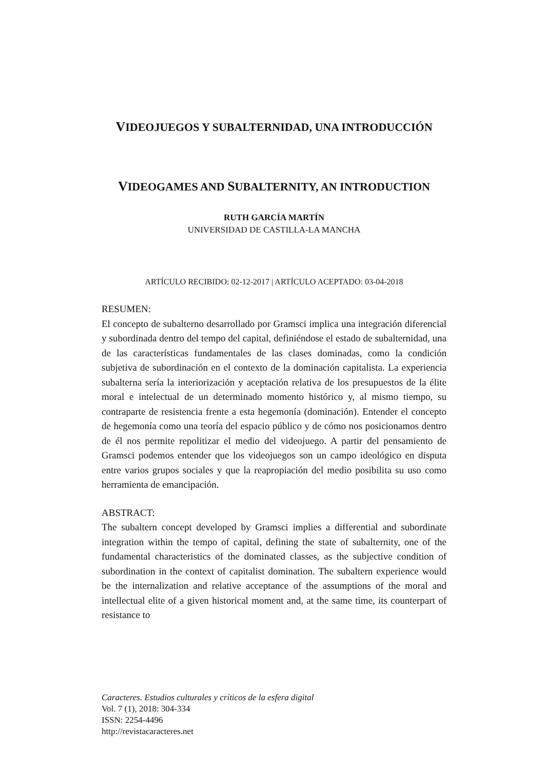VIDEOJUEGOS Y SUBALTERNIDAD, UNA INTRODUCCIÓN
VIDEOGAMES AND SUBALTERNITY, AN INTRODUCTION
RUTH GARCÍA MARTÍN
UNIVERSIDAD DE CASTILLA-LA MANCHA
ARTÍCULO RECIBIDO: 02-12-2017 | ARTÍCULO ACEPTADO: 03-04-2018
RESUMEN:
El concepto de subalterno desarrollado por Gramsci implica una integración diferencial y subordinada dentro del tempo del capital, definiéndose el estado de subalternidad, una de las características fundamentales de las clases dominadas, como la condición subjetiva de subordinación en el contexto de la dominación capitalista. La experiencia subalterna sería la interiorización y aceptación relativa de los presupuestos de la élite moral e intelectual de un determinado momento histórico y, al mismo tiempo, su contraparte de resistencia frente a esta hegemonía (dominación). Entender el concepto de hegemonía como una teoría del espacio público y de cómo nos posicionamos dentro de él nos permite repolitizar el medio del videojuego. A partir del pensamiento de Gramsci podemos entender que los videojuegos son un campo ideológico en disputa entre varios grupos sociales y que la reapropiación del medio posibilita su uso como herramienta de emancipación.
ABSTRACT:
The subaltern concept developed by Gramsci implies a differential and subordinate integration within the tempo of capital, defining the state of subalternity, one of the fundamental characteristics of the dominated classes, as the subjective condition of subordination in the context of capitalist domination. The subaltern experience would be the internalization and relative acceptance of the assumptions of the moral and intellectual elite of a given historical moment and, at the same time, its counterpart of resistance to
Caracteres. Estudios culturales y críticos de la esfera digital
Vol. 7 (1), 2018: 304-334
ISSN: 2254-4496
http://revistacaracteres.net